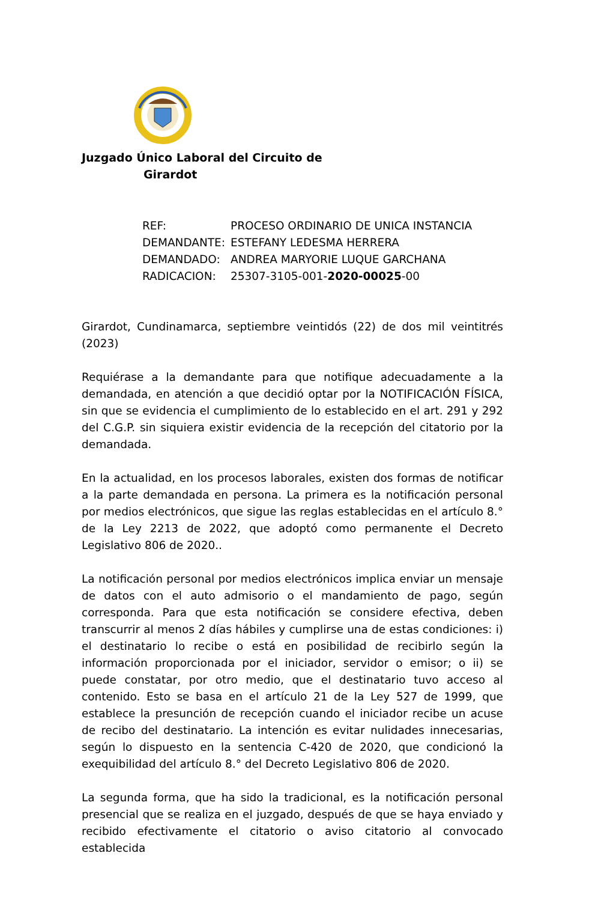Juzgado Único Laboral del Circuito de
Girardot
| REF: | PROCESO ORDINARIO DE UNICA INSTANCIA |
| DEMANDANTE: | ESTEFANY LEDESMA HERRERA |
| DEMANDADO: | ANDREA MARYORIE LUQUE GARCHANA |
| RADICACION: | 25307-3105-001- 2020-00025 -00 |
Girardot, Cundinamarca, septiembre veintidós (22) de dos mil veintitrés (2023)
Requiérase a la demandante para que notifique adecuadamente a la demandada, en atención a que decidió optar por la NOTIFICACIÓN FÍSICA, sin que se evidencia el cumplimiento de lo establecido en el art. 291 y 292 del C.G.P. sin siquiera existir evidencia de la recepción del citatorio por la demandada.
En la actualidad, en los procesos laborales, existen dos formas de notificar a la parte demandada en persona. La primera es la notificación personal por medios electrónicos, que sigue las reglas establecidas en el artículo 8.° de la Ley 2213 de 2022, que adoptó como permanente el Decreto Legislativo 806 de 2020..
La notificación personal por medios electrónicos implica enviar un mensaje de datos con el auto admisorio o el mandamiento de pago, según corresponda. Para que esta notificación se considere efectiva, deben transcurrir al menos 2 días hábiles y cumplirse una de estas condiciones: i) el destinatario lo recibe o está en posibilidad de recibirlo según la información proporcionada por el iniciador, servidor o emisor; o ii) se puede constatar, por otro medio, que el destinatario tuvo acceso al contenido. Esto se basa en el artículo 21 de la Ley 527 de 1999, que establece la presunción de recepción cuando el iniciador recibe un acuse de recibo del destinatario. La intención es evitar nulidades innecesarias, según lo dispuesto en la sentencia C-420 de 2020, que condicionó la exequibilidad del artículo 8.° del Decreto Legislativo 806 de 2020.
La segunda forma, que ha sido la tradicional, es la notificación personal presencial que se realiza en el juzgado, después de que se haya enviado y recibido efectivamente el citatorio o aviso citatorio al convocado establecida